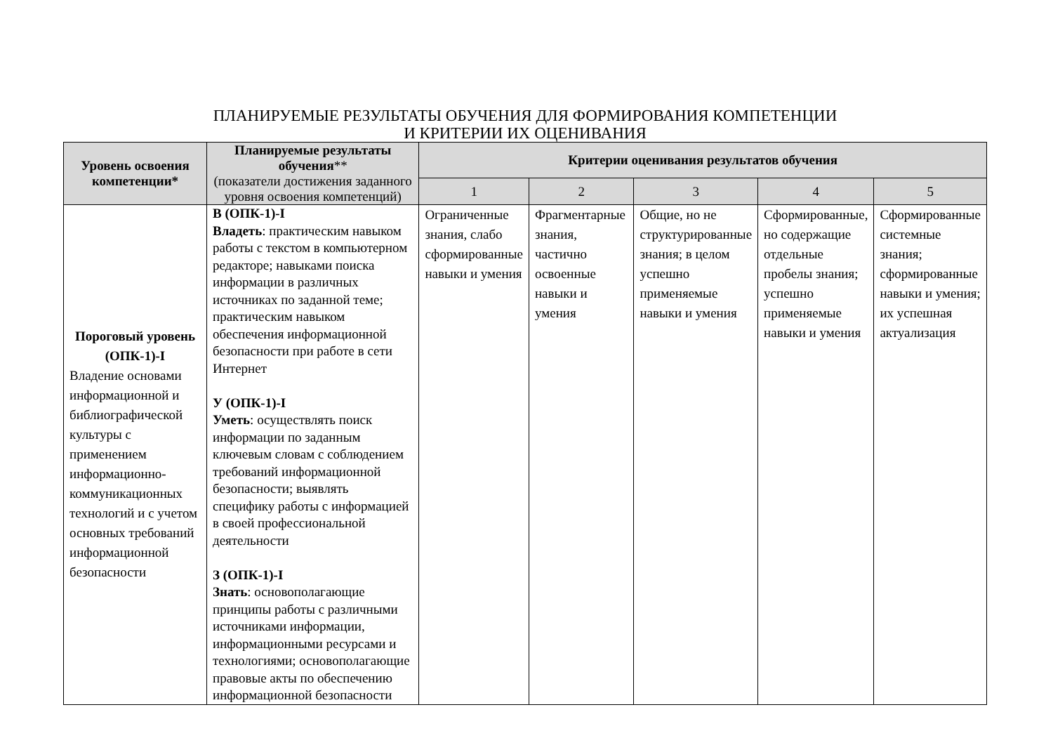ПЛАНИРУЕМЫЕ РЕЗУЛЬТАТЫ ОБУЧЕНИЯ ДЛЯ ФОРМИРОВАНИЯ КОМПЕТЕНЦИИ
И КРИТЕРИИ ИХ ОЦЕНИВАНИЯ
| Уровень освоения компетенции* | Планируемые результаты обучения ** (показатели достижения заданного уровня освоения компетенций) | Критерии оценивания результатов обучения | | | | |
| --- | --- | --- | --- | --- | --- | --- |
| | | 1 | 2 | 3 | 4 | 5 |
| Пороговый уровень (ОПК-1)-I Владение основами информационной и библиографической культуры с применением информационно-коммуникационных технологий и с учетом основных требований информационной безопасности | В (ОПК-1)-I Владеть : практическим навыком работы с текстом в компьютерном редакторе; навыками поиска информации в различных источниках по заданной теме; практическим навыком обеспечения информационной безопасности при работе в сети Интернет У (ОПК-1)-I Уметь : осуществлять поиск информации по заданным ключевым словам с соблюдением требований информационной безопасности; выявлять специфику работы с информацией в своей профессиональной деятельности З (ОПК-1)-I Знать : основополагающие принципы работы с различными источниками информации, информационными ресурсами и технологиями; основополагающие правовые акты по обеспечению информационной безопасности | Ограниченные знания, слабо сформированные навыки и умения | Фрагментарные знания, частично освоенные навыки и умения | Общие, но не структурированные знания; в целом успешно применяемые навыки и умения | Сформированные, но содержащие отдельные пробелы знания; успешно применяемые навыки и умения | Сформированные системные знания; сформированные навыки и умения; их успешная актуализация |